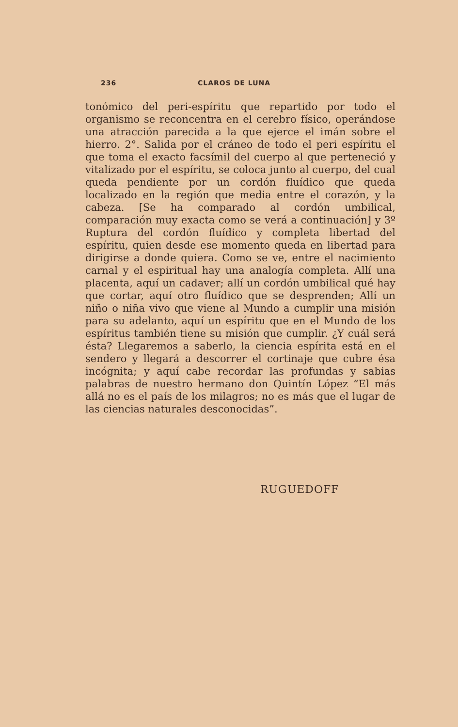236 CLAROS DE LUNA
tonómico del peri-espíritu que repartido por todo el organismo se reconcentra en el cerebro físico, operándose una atracción parecida a la que ejerce el imán sobre el hierro. 2°. Salida por el cráneo de todo el peri espíritu el que toma el exacto facsímil del cuerpo al que perteneció y vitalizado por el espíritu, se coloca junto al cuerpo, del cual queda pendiente por un cordón fluídico que queda localizado en la región que media entre el corazón, y la cabeza. [Se ha comparado al cordón umbilical, comparación muy exacta como se verá a continuación] y 3º Ruptura del cordón fluídico y completa libertad del espíritu, quien desde ese momento queda en libertad para dirigirse a donde quiera. Como se ve, entre el nacimiento carnal y el espiritual hay una analogía completa. Allí una placenta, aquí un cadaver; allí un cordón umbilical qué hay que cortar, aquí otro fluídico que se desprenden; Allí un niño o niña vivo que viene al Mundo a cumplir una misión para su adelanto, aquí un espíritu que en el Mundo de los espíritus también tiene su misión que cumplir. ¿Y cuál será ésta? Llegaremos a saberlo, la ciencia espírita está en el sendero y llegará a descorrer el cortinaje que cubre ésa incógnita; y aquí cabe recordar las profundas y sabias palabras de nuestro hermano don Quintín López “El más allá no es el país de los milagros; no es más que el lugar de las ciencias naturales desconocidas”.
RUGUEDOFF